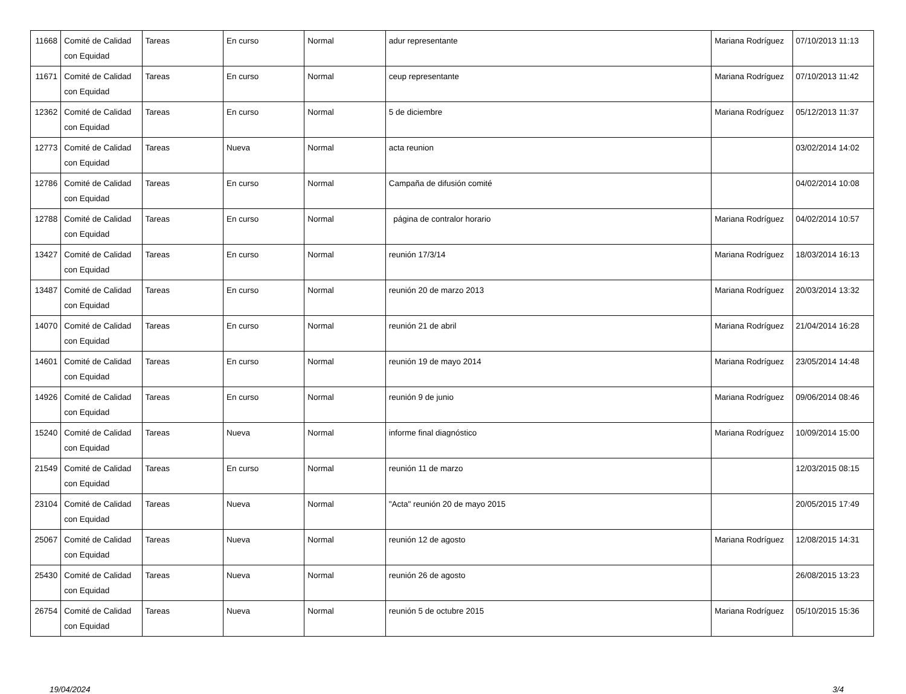| 11668 | Comité de Calidad con Equidad | Tareas | En curso | Normal | adur representante | Mariana Rodríguez | 07/10/2013 11:13 |
| 11671 | Comité de Calidad con Equidad | Tareas | En curso | Normal | ceup representante | Mariana Rodríguez | 07/10/2013 11:42 |
| 12362 | Comité de Calidad con Equidad | Tareas | En curso | Normal | 5 de diciembre | Mariana Rodríguez | 05/12/2013 11:37 |
| 12773 | Comité de Calidad con Equidad | Tareas | Nueva | Normal | acta reunion | | 03/02/2014 14:02 |
| 12786 | Comité de Calidad con Equidad | Tareas | En curso | Normal | Campaña de difusión comité | | 04/02/2014 10:08 |
| 12788 | Comité de Calidad con Equidad | Tareas | En curso | Normal | página de contralor horario | Mariana Rodríguez | 04/02/2014 10:57 |
| 13427 | Comité de Calidad con Equidad | Tareas | En curso | Normal | reunión 17/3/14 | Mariana Rodríguez | 18/03/2014 16:13 |
| 13487 | Comité de Calidad con Equidad | Tareas | En curso | Normal | reunión 20 de marzo 2013 | Mariana Rodríguez | 20/03/2014 13:32 |
| 14070 | Comité de Calidad con Equidad | Tareas | En curso | Normal | reunión 21 de abril | Mariana Rodríguez | 21/04/2014 16:28 |
| 14601 | Comité de Calidad con Equidad | Tareas | En curso | Normal | reunión 19 de mayo 2014 | Mariana Rodríguez | 23/05/2014 14:48 |
| 14926 | Comité de Calidad con Equidad | Tareas | En curso | Normal | reunión 9 de junio | Mariana Rodríguez | 09/06/2014 08:46 |
| 15240 | Comité de Calidad con Equidad | Tareas | Nueva | Normal | informe final diagnóstico | Mariana Rodríguez | 10/09/2014 15:00 |
| 21549 | Comité de Calidad con Equidad | Tareas | En curso | Normal | reunión 11 de marzo | | 12/03/2015 08:15 |
| 23104 | Comité de Calidad con Equidad | Tareas | Nueva | Normal | "Acta" reunión 20 de mayo 2015 | | 20/05/2015 17:49 |
| 25067 | Comité de Calidad con Equidad | Tareas | Nueva | Normal | reunión 12 de agosto | Mariana Rodríguez | 12/08/2015 14:31 |
| 25430 | Comité de Calidad con Equidad | Tareas | Nueva | Normal | reunión 26 de agosto | | 26/08/2015 13:23 |
| 26754 | Comité de Calidad con Equidad | Tareas | Nueva | Normal | reunión 5 de octubre 2015 | Mariana Rodríguez | 05/10/2015 15:36 |
19/04/2024 3/4